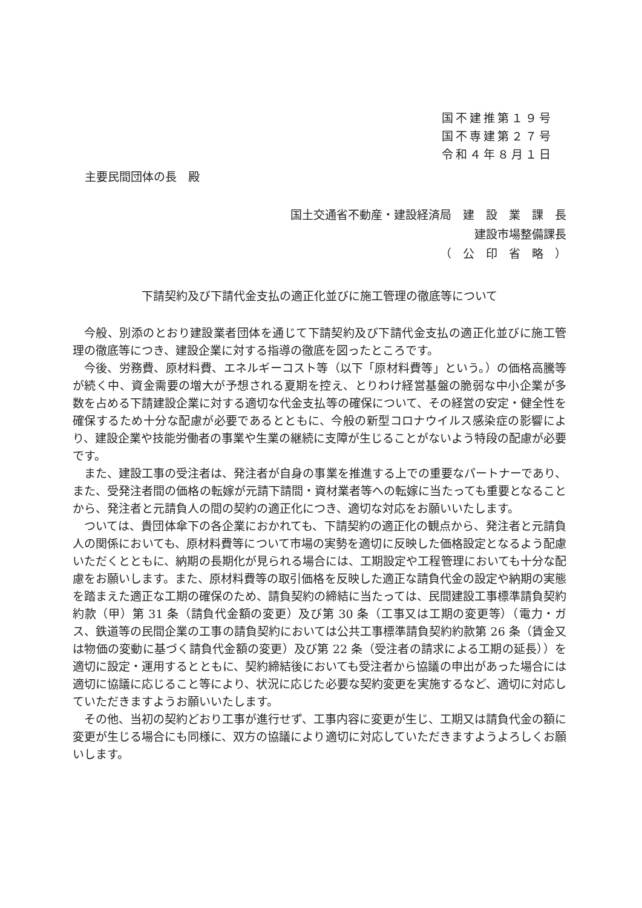国不建推第１９号
国不専建第２７号
令和４年８月１日
主要民間団体の長　殿
国土交通省不動産・建設経済局　建　設　業　課　長
建設市場整備課長
（　公　印　省　略　）
下請契約及び下請代金支払の適正化並びに施工管理の徹底等について
今般、別添のとおり建設業者団体を通じて下請契約及び下請代金支払の適正化並びに施工管理の徹底等につき、建設企業に対する指導の徹底を図ったところです。
今後、労務費、原材料費、エネルギーコスト等（以下「原材料費等」という。）の価格高騰等が続く中、資金需要の増大が予想される夏期を控え、とりわけ経営基盤の脆弱な中小企業が多数を占める下請建設企業に対する適切な代金支払等の確保について、その経営の安定・健全性を確保するため十分な配慮が必要であるとともに、今般の新型コロナウイルス感染症の影響により、建設企業や技能労働者の事業や生業の継続に支障が生じることがないよう特段の配慮が必要です。
また、建設工事の受注者は、発注者が自身の事業を推進する上での重要なパートナーであり、また、受発注者間の価格の転嫁が元請下請間・資材業者等への転嫁に当たっても重要となることから、発注者と元請負人の間の契約の適正化につき、適切な対応をお願いいたします。
ついては、貴団体傘下の各企業におかれても、下請契約の適正化の観点から、発注者と元請負人の関係においても、原材料費等について市場の実勢を適切に反映した価格設定となるよう配慮いただくとともに、納期の長期化が見られる場合には、工期設定や工程管理においても十分な配慮をお願いします。また、原材料費等の取引価格を反映した適正な請負代金の設定や納期の実態を踏まえた適正な工期の確保のため、請負契約の締結に当たっては、民間建設工事標準請負契約約款（甲）第 31 条（請負代金額の変更）及び第 30 条（工事又は工期の変更等）（電力・ガス、鉄道等の民間企業の工事の請負契約においては公共工事標準請負契約約款第 26 条（賃金又は物価の変動に基づく請負代金額の変更）及び第 22 条（受注者の請求による工期の延長））を適切に設定・運用するとともに、契約締結後においても受注者から協議の申出があった場合には適切に協議に応じること等により、状況に応じた必要な契約変更を実施するなど、適切に対応していただきますようお願いいたします。
その他、当初の契約どおり工事が進行せず、工事内容に変更が生じ、工期又は請負代金の額に変更が生じる場合にも同様に、双方の協議により適切に対応していただきますようよろしくお願いします。